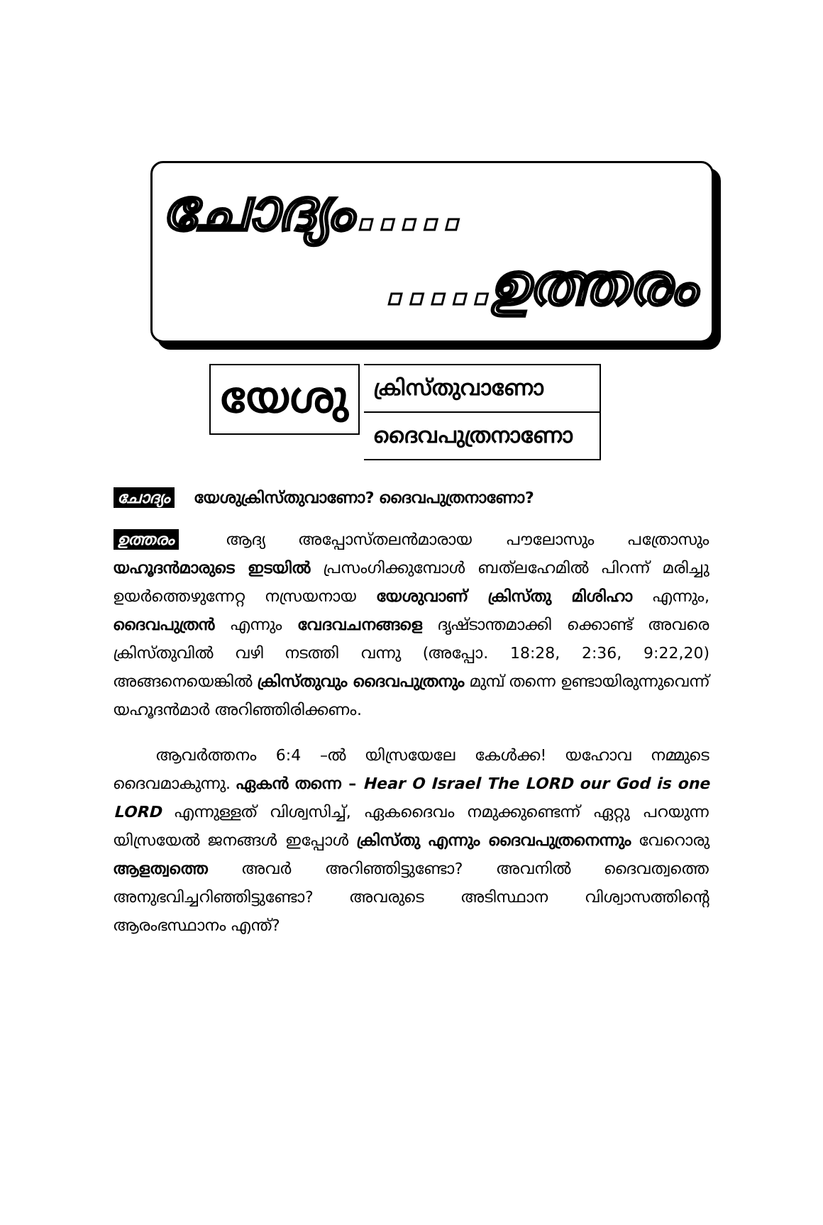ചോദ്യം.....
.....ഉത്തരം
യേശു
ക്രിസ്തുവാണോ
ദൈവപുത്രനാണോ
ചോദ്യം യേശുക്രിസ്തുവാണോ? ദൈവപുത്രനാണോ?
ഉത്തരം ആദ്യ അപ്പോസ്തലൻമാരായ പൗലോസും പത്രോസും യഹൂദൻമാരുടെ ഇടയിൽ പ്രസംഗിക്കുമ്പോൾ ബത്‌ലഹേമിൽ പിറന്ന് മരിച്ചു ഉയർത്തെഴുന്നേറ്റ നസ്രയനായ യേശുവാണ് ക്രിസ്തു മിശിഹാ എന്നും, ദൈവപുത്രൻ എന്നും വേദവചനങ്ങളെ ദൃഷ്ടാന്തമാക്കി ക്കൊണ്ട് അവരെ ക്രിസ്തുവിൽ വഴി നടത്തി വന്നു (അപ്പോ. 18:28, 2:36, 9:22,20) അങ്ങനെയെങ്കിൽ ക്രിസ്തുവും ദൈവപുത്രനും മുമ്പ് തന്നെ ഉണ്ടായിരുന്നുവെന്ന് യഹൂദൻമാർ അറിഞ്ഞിരിക്കണം.
ആവർത്തനം 6:4 –ൽ യിസ്രയേലേ കേൾക്ക! യഹോവ നമ്മുടെ ദൈവമാകുന്നു. ഏകൻ തന്നെ – Hear O Israel The LORD our God is one LORD എന്നുള്ളത് വിശ്വസിച്ച്, ഏകദൈവം നമുക്കുണ്ടെന്ന് ഏറ്റു പറയുന്ന യിസ്രയേൽ ജനങ്ങൾ ഇപ്പോൾ ക്രിസ്തു എന്നും ദൈവപുത്രനെന്നും വേറൊരു ആളത്വത്തെ അവർ അറിഞ്ഞിട്ടുണ്ടോ? അവനിൽ ദൈവത്വത്തെ അനുഭവിച്ചറിഞ്ഞിട്ടുണ്ടോ? അവരുടെ അടിസ്ഥാന വിശ്വാസത്തിന്റെ ആരംഭസ്ഥാനം എന്ത്?